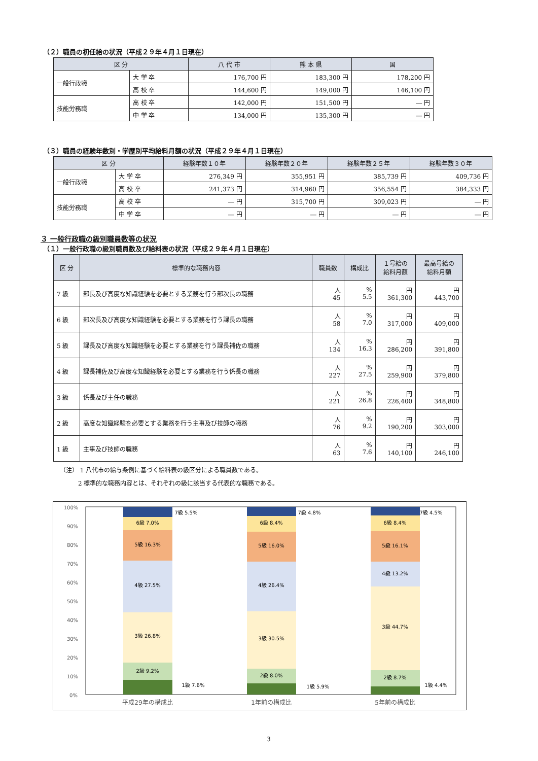（２）職員の初任給の状況（平成２９年４月１日現在）
| 区 分 | | 八 代 市 | 熊 本 県 | 国 |
| --- | --- | --- | --- | --- |
| 一般行政職 | 大 学 卒 | 176,700 円 | 183,300 円 | 178,200 円 |
| | 高 校 卒 | 144,600 円 | 149,000 円 | 146,100 円 |
| 技能労務職 | 高 校 卒 | 142,000 円 | 151,500 円 | ― 円 |
| | 中 学 卒 | 134,000 円 | 135,300 円 | ― 円 |
（３）職員の経験年数別・学歴別平均給料月額の状況（平成２９年４月１日現在）
| 区 分 | | 経験年数１０年 | 経験年数２０年 | 経験年数２５年 | 経験年数３０年 |
| --- | --- | --- | --- | --- | --- |
| 一般行政職 | 大 学 卒 | 276,349 円 | 355,951 円 | 385,739 円 | 409,736 円 |
| | 高 校 卒 | 241,373 円 | 314,960 円 | 356,554 円 | 384,333 円 |
| 技能労務職 | 高 校 卒 | ― 円 | 315,700 円 | 309,023 円 | ― 円 |
| | 中 学 卒 | ― 円 | ― 円 | ― 円 | ― 円 |
３ 一般行政職の級別職員数等の状況
（１）一般行政職の級別職員数及び給料表の状況（平成２９年４月１日現在）
| 区 分 | 標準的な職務内容 | 職員数 | 構成比 | １号給の 給料月額 | 最高号給の 給料月額 |
| --- | --- | --- | --- | --- | --- |
| 7 級 | 部長及び高度な知識経験を必要とする業務を行う部次長の職務 | 人 45 | % 5.5 | 円 361,300 | 円 443,700 |
| 6 級 | 部次長及び高度な知識経験を必要とする業務を行う課長の職務 | 人 58 | % 7.0 | 円 317,000 | 円 409,000 |
| 5 級 | 課長及び高度な知識経験を必要とする業務を行う課長補佐の職務 | 人 134 | % 16.3 | 円 286,200 | 円 391,800 |
| 4 級 | 課長補佐及び高度な知識経験を必要とする業務を行う係長の職務 | 人 227 | % 27.5 | 円 259,900 | 円 379,800 |
| 3 級 | 係長及び主任の職務 | 人 221 | % 26.8 | 円 226,400 | 円 348,800 |
| 2 級 | 高度な知識経験を必要とする業務を行う主事及び技師の職務 | 人 76 | % 9.2 | 円 190,200 | 円 303,000 |
| 1 級 | 主事及び技師の職務 | 人 63 | % 7.6 | 円 140,100 | 円 246,100 |
（注） 1 八代市の給与条例に基づく給料表の級区分による職員数である。
　　　2 標準的な職務内容とは、それぞれの級に該当する代表的な職務である。
100%
90%
80%
70%
60%
50%
40%
30%
20%
10%
0%
6級 7.0%
5級 16.3%
4級 27.5%
3級 26.8%
2級 9.2%
7級 5.5%
1級 7.6%
6級 8.4%
5級 16.0%
4級 26.4%
3級 30.5%
2級 8.0%
7級 4.8%
1級 5.9%
6級 8.4%
5級 16.1%
4級 13.2%
3級 44.7%
2級 8.7%
7級 4.5%
1級 4.4%
平成29年の構成比
1年前の構成比
5年前の構成比
3